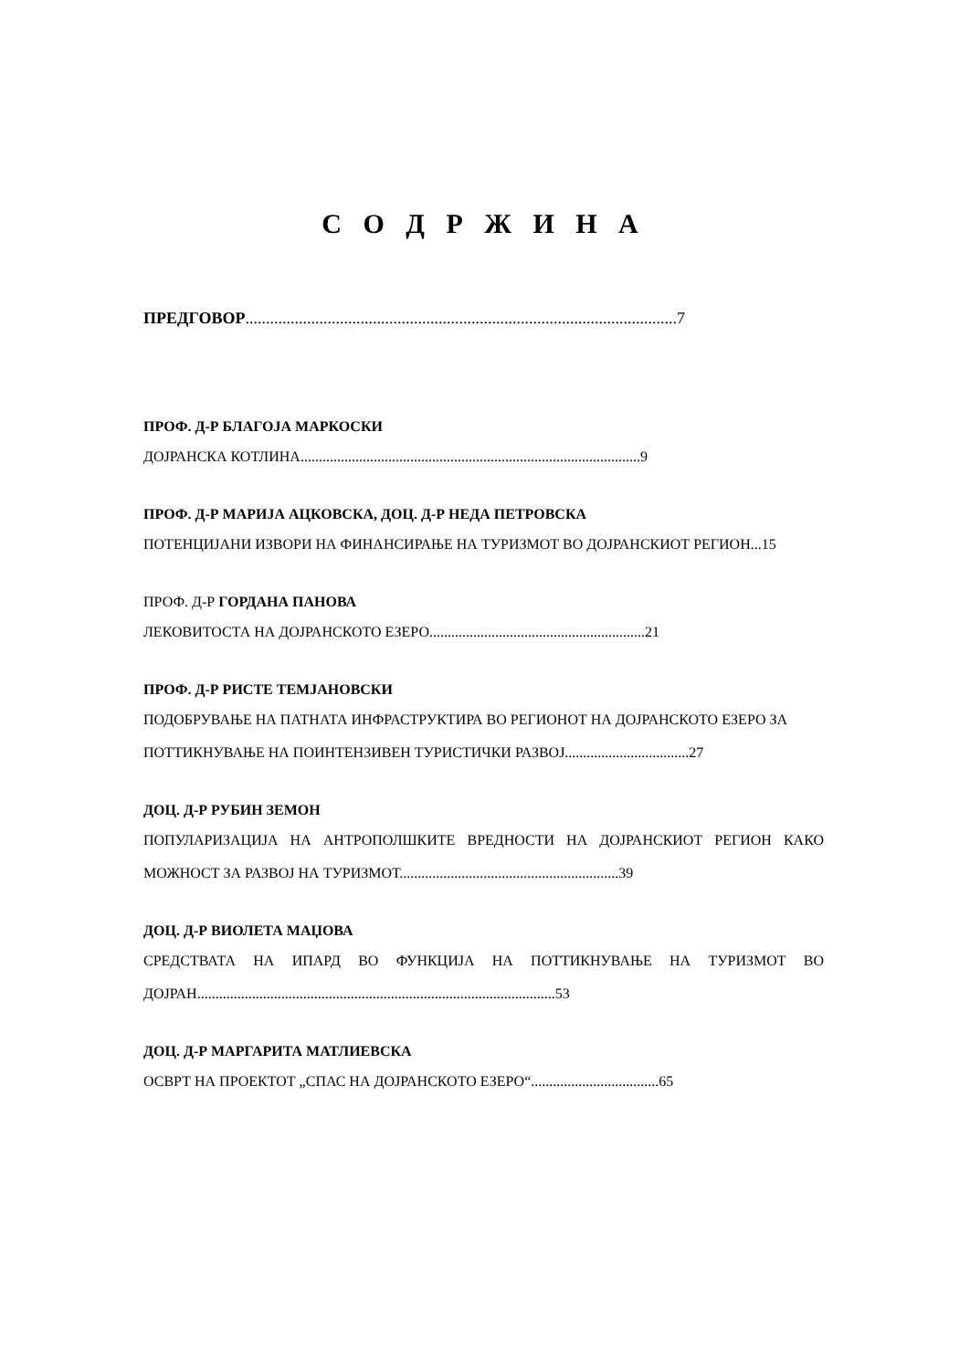С О Д Р Ж И Н А
ПРЕДГОВОР.........................................................................................................7
ПРОФ. Д-Р БЛАГОЈА МАРКОСКИ
ДОЈРАНСКА КОТЛИНА.............................................................................................9
ПРОФ. Д-Р МАРИЈА АЦКОВСКА, ДОЦ. Д-Р НЕДА ПЕТРОВСКА
ПОТЕНЦИЈАНИ ИЗВОРИ НА ФИНАНСИРАЊЕ НА ТУРИЗМОТ ВО ДОЈРАНСКИОТ РЕГИОН...15
ПРОФ. Д-Р ГОРДАНА ПАНОВА
ЛЕКОВИТОСТА НА ДОЈРАНСКОТО ЕЗЕРО...........................................................21
ПРОФ. Д-Р РИСТЕ ТЕМЈАНОВСКИ
ПОДОБРУВАЊЕ НА ПАТНАТА ИНФРАСТРУКТИРА ВО РЕГИОНОТ НА ДОЈРАНСКОТО ЕЗЕРО ЗА ПОТТИКНУВАЊЕ НА ПОИНТЕНЗИВЕН ТУРИСТИЧКИ РАЗВОЈ..................................27
ДОЦ. Д-Р РУБИН ЗЕМОН
ПОПУЛАРИЗАЦИЈА НА АНТРОПОЛШКИТЕ ВРЕДНОСТИ НА ДОЈРАНСКИОТ РЕГИОН КАКО МОЖНОСТ ЗА РАЗВОЈ НА ТУРИЗМОТ............................................................39
ДОЦ. Д-Р ВИОЛЕТА МАЏОВА
СРЕДСТВАТА НА ИПАРД ВО ФУНКЦИЈА НА ПОТТИКНУВАЊЕ НА ТУРИЗМОТ ВО ДОЈРАН..................................................................................................53
ДОЦ. Д-Р МАРГАРИТА МАТЛИЕВСКА
ОСВРТ НА ПРОЕКТОТ „СПАС НА ДОЈРАНСКОТО ЕЗЕРО“...................................65